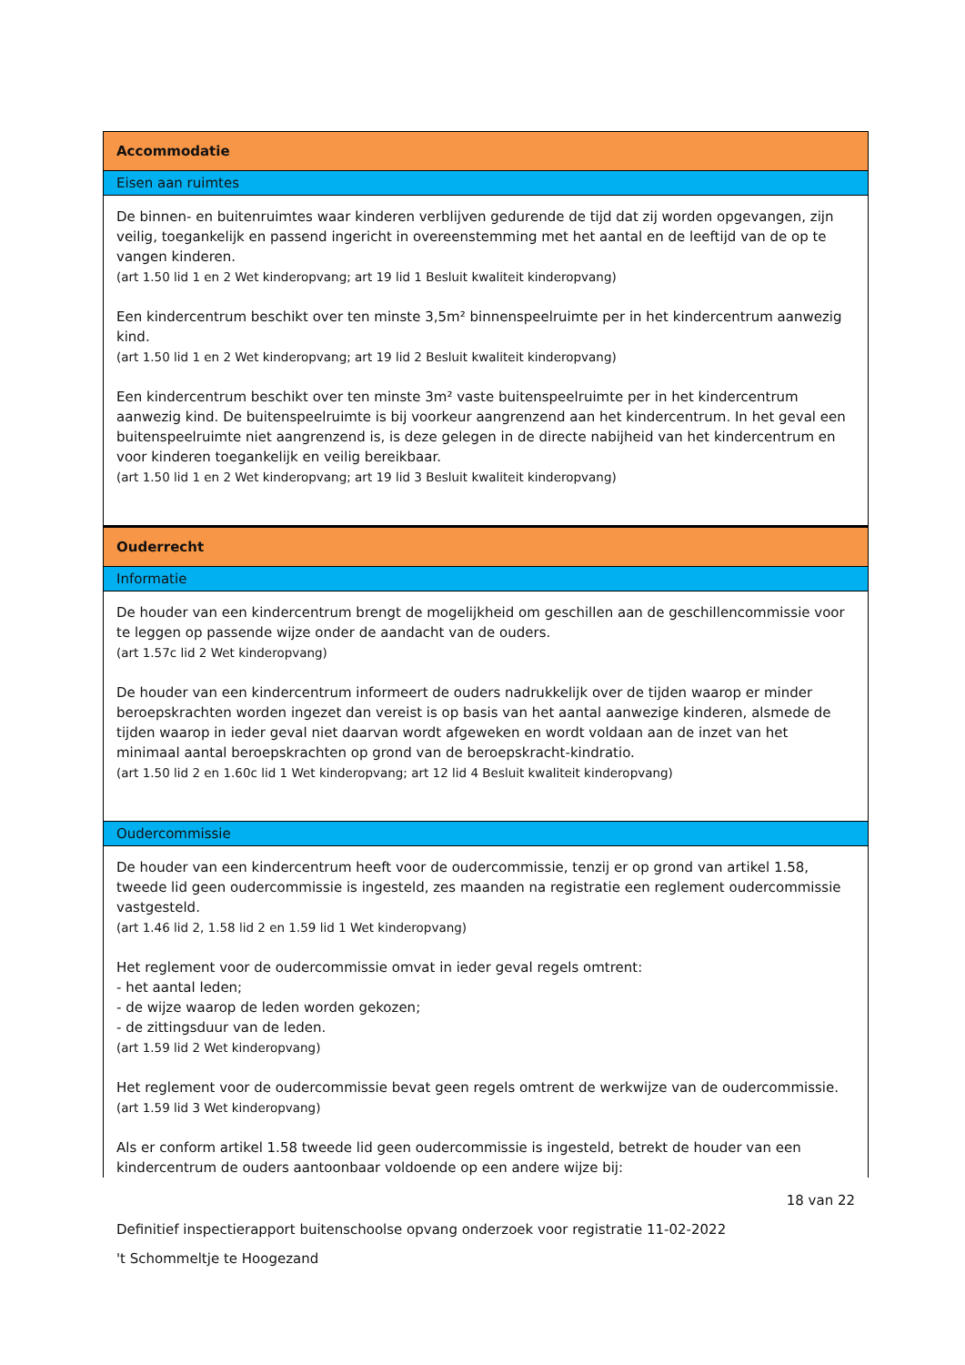Accommodatie
Eisen aan ruimtes
De binnen- en buitenruimtes waar kinderen verblijven gedurende de tijd dat zij worden opgevangen, zijn veilig, toegankelijk en passend ingericht in overeenstemming met het aantal en de leeftijd van de op te vangen kinderen.
(art 1.50 lid 1 en 2 Wet kinderopvang; art 19 lid 1 Besluit kwaliteit kinderopvang)
Een kindercentrum beschikt over ten minste 3,5m² binnenspeelruimte per in het kindercentrum aanwezig kind.
(art 1.50 lid 1 en 2 Wet kinderopvang; art 19 lid 2 Besluit kwaliteit kinderopvang)
Een kindercentrum beschikt over ten minste 3m² vaste buitenspeelruimte per in het kindercentrum aanwezig kind. De buitenspeelruimte is bij voorkeur aangrenzend aan het kindercentrum. In het geval een buitenspeelruimte niet aangrenzend is, is deze gelegen in de directe nabijheid van het kindercentrum en voor kinderen toegankelijk en veilig bereikbaar.
(art 1.50 lid 1 en 2 Wet kinderopvang; art 19 lid 3 Besluit kwaliteit kinderopvang)
Ouderrecht
Informatie
De houder van een kindercentrum brengt de mogelijkheid om geschillen aan de geschillencommissie voor te leggen op passende wijze onder de aandacht van de ouders.
(art 1.57c lid 2 Wet kinderopvang)
De houder van een kindercentrum informeert de ouders nadrukkelijk over de tijden waarop er minder beroepskrachten worden ingezet dan vereist is op basis van het aantal aanwezige kinderen, alsmede de tijden waarop in ieder geval niet daarvan wordt afgeweken en wordt voldaan aan de inzet van het minimaal aantal beroepskrachten op grond van de beroepskracht-kindratio.
(art 1.50 lid 2 en 1.60c lid 1 Wet kinderopvang; art 12 lid 4 Besluit kwaliteit kinderopvang)
Oudercommissie
De houder van een kindercentrum heeft voor de oudercommissie, tenzij er op grond van artikel 1.58, tweede lid geen oudercommissie is ingesteld, zes maanden na registratie een reglement oudercommissie vastgesteld.
(art 1.46 lid 2, 1.58 lid 2 en 1.59 lid 1 Wet kinderopvang)
Het reglement voor de oudercommissie omvat in ieder geval regels omtrent:
- het aantal leden;
- de wijze waarop de leden worden gekozen;
- de zittingsduur van de leden.
(art 1.59 lid 2 Wet kinderopvang)
Het reglement voor de oudercommissie bevat geen regels omtrent de werkwijze van de oudercommissie.
(art 1.59 lid 3 Wet kinderopvang)
Als er conform artikel 1.58 tweede lid geen oudercommissie is ingesteld, betrekt de houder van een kindercentrum de ouders aantoonbaar voldoende op een andere wijze bij:
18 van 22
Definitief inspectierapport buitenschoolse opvang onderzoek voor registratie 11-02-2022
't Schommeltje te Hoogezand